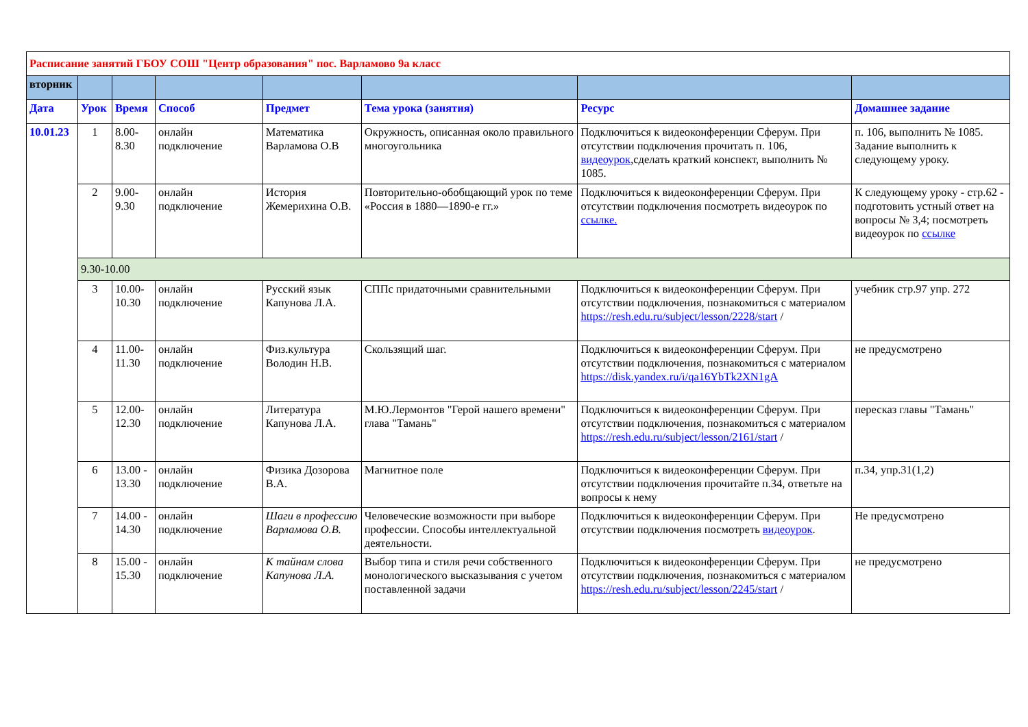| Расписание занятий ГБОУ СОШ "Центр образования" пос. Варламово 9а класс | | | | | | | |
| вторник | | | | | | | |
| Дата | Урок | Время | Способ | Предмет | Тема урока (занятия) | Ресурс | Домашнее задание |
| 10.01.23 | 1 | 8.00- 8.30 | онлайн подключение | Математика Варламова О.В | Окружность, описанная около правильного многоугольника | Подключиться к видеоконференции Сферум. При отсутствии подключения прочитать п. 106, видеоурок ,сделать краткий конспект, выполнить № 1085. | п. 106, выполнить № 1085. Задание выполнить к следующему уроку. |
| | 2 | 9.00- 9.30 | онлайн подключение | История Жемерихина О.В. | Повторительно-обобщающий урок по теме «Россия в 1880—1890-е гг.» | Подключиться к видеоконференции Сферум. При отсутствии подключения посмотреть видеоурок по ссылке. | К следующему уроку - стр.62 - подготовить устный ответ на вопросы № 3,4; посмотреть видеоурок по ссылке |
| | 9.30-10.00 | | | | | | |
| | 3 | 10.00- 10.30 | онлайн подключение | Русский язык Капунова Л.А. | СППс придаточными сравнительными | Подключиться к видеоконференции Сферум. При отсутствии подключения, познакомиться с материалом https://resh.edu.ru/subject/lesson/2228/start / | учебник стр.97 упр. 272 |
| | 4 | 11.00- 11.30 | онлайн подключение | Физ.культура Володин Н.В. | Скользящий шаг. | Подключиться к видеоконференции Сферум. При отсутствии подключения, познакомиться с материалом https://disk.yandex.ru/i/qa16YbTk2XN1gA | не предусмотрено |
| | 5 | 12.00- 12.30 | онлайн подключение | Литература Капунова Л.А. | М.Ю.Лермонтов "Герой нашего времени" глава "Тамань" | Подключиться к видеоконференции Сферум. При отсутствии подключения, познакомиться с материалом https://resh.edu.ru/subject/lesson/2161/start / | пересказ главы "Тамань" |
| | 6 | 13.00 - 13.30 | онлайн подключение | Физика Дозорова В.А. | Магнитное поле | Подключиться к видеоконференции Сферум. При отсутствии подключения прочитайте п.34, ответьте на вопросы к нему | п.34, упр.31(1,2) |
| | 7 | 14.00 - 14.30 | онлайн подключение | Шаги в профессию Варламова О.В. | Человеческие возможности при выборе профессии. Способы интеллектуальной деятельности. | Подключиться к видеоконференции Сферум. При отсутствии подключения посмотреть видеоурок . | Не предусмотрено |
| | 8 | 15.00 - 15.30 | онлайн подключение | К тайнам слова Капунова Л.А. | Выбор типа и стиля речи собственного монологического высказывания с учетом поставленной задачи | Подключиться к видеоконференции Сферум. При отсутствии подключения, познакомиться с материалом https://resh.edu.ru/subject/lesson/2245/start / | не предусмотрено |